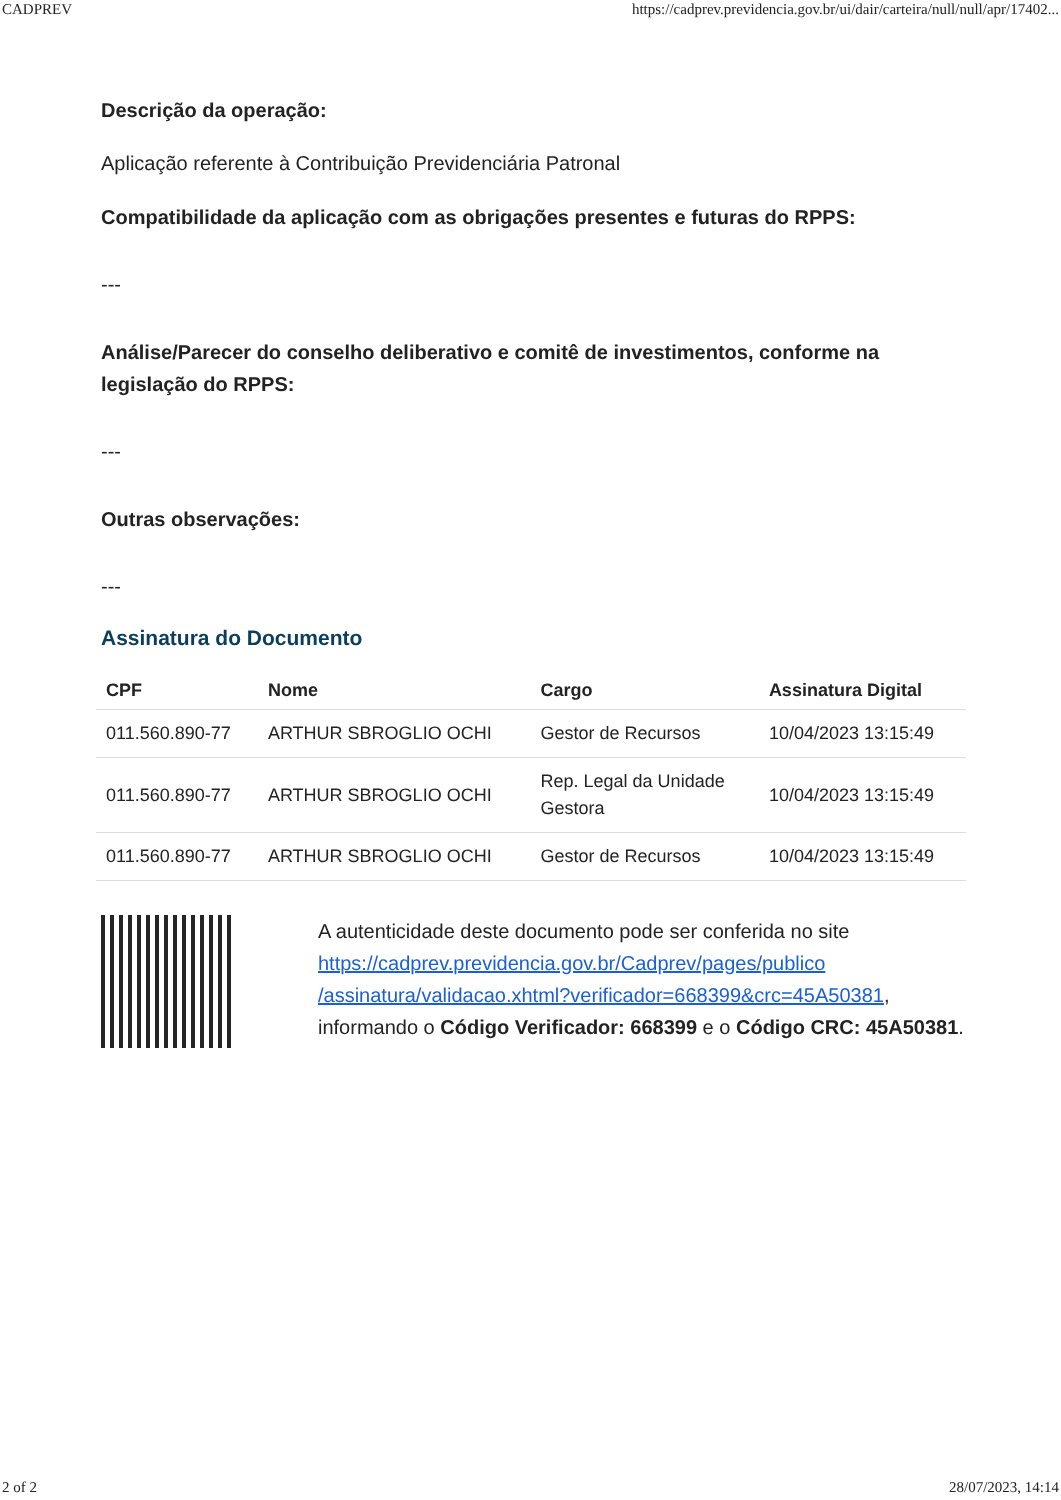CADPREV https://cadprev.previdencia.gov.br/ui/dair/carteira/null/null/apr/17402...
Descrição da operação:
Aplicação referente à Contribuição Previdenciária Patronal
Compatibilidade da aplicação com as obrigações presentes e futuras do RPPS:
---
Análise/Parecer do conselho deliberativo e comitê de investimentos, conforme na legislação do RPPS:
---
Outras observações:
---
Assinatura do Documento
| CPF | Nome | Cargo | Assinatura Digital |
| --- | --- | --- | --- |
| 011.560.890-77 | ARTHUR SBROGLIO OCHI | Gestor de Recursos | 10/04/2023 13:15:49 |
| 011.560.890-77 | ARTHUR SBROGLIO OCHI | Rep. Legal da Unidade Gestora | 10/04/2023 13:15:49 |
| 011.560.890-77 | ARTHUR SBROGLIO OCHI | Gestor de Recursos | 10/04/2023 13:15:49 |
A autenticidade deste documento pode ser conferida no site https://cadprev.previdencia.gov.br/Cadprev/pages/publico /assinatura/validacao.xhtml?verificador=668399&crc=45A50381, informando o Código Verificador: 668399 e o Código CRC: 45A50381.
2 of 2 28/07/2023, 14:14